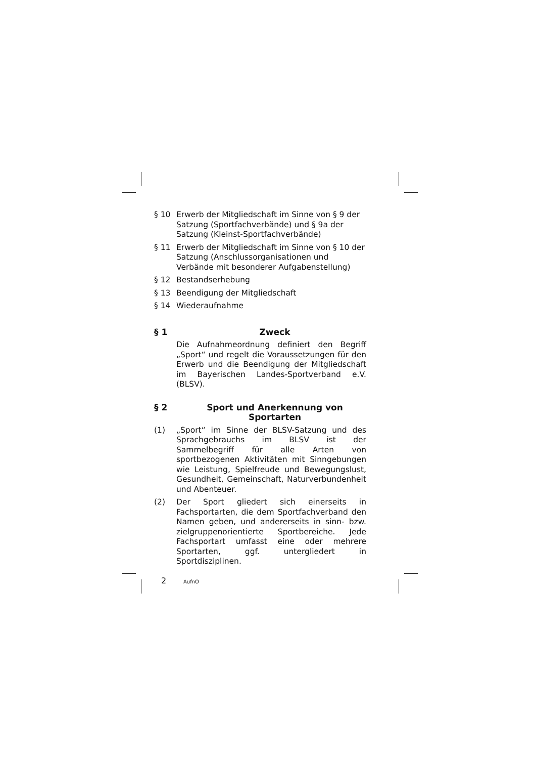§ 10 Erwerb der Mitgliedschaft im Sinne von § 9 der Satzung (Sportfachverbände) und § 9a der Satzung (Kleinst-Sportfachverbände)
§ 11 Erwerb der Mitgliedschaft im Sinne von § 10 der Satzung (Anschlussorganisationen und Verbände mit besonderer Aufgabenstellung)
§ 12 Bestandserhebung
§ 13 Beendigung der Mitgliedschaft
§ 14 Wiederaufnahme
§ 1 Zweck
Die Aufnahmeordnung definiert den Begriff „Sport“ und regelt die Voraussetzungen für den Erwerb und die Beendigung der Mitgliedschaft im Bayerischen Landes-Sportverband e.V. (BLSV).
§ 2 Sport und Anerkennung von Sportarten
(1) „Sport“ im Sinne der BLSV-Satzung und des Sprachgebrauchs im BLSV ist der Sammelbegriff für alle Arten von sportbezogenen Aktivitäten mit Sinngebungen wie Leistung, Spielfreude und Bewegungslust, Gesundheit, Gemeinschaft, Naturverbundenheit und Abenteuer.
(2) Der Sport gliedert sich einerseits in Fachsportarten, die dem Sportfachverband den Namen geben, und andererseits in sinn- bzw. zielgruppenorientierte Sportbereiche. Jede Fachsportart umfasst eine oder mehrere Sportarten, ggf. untergliedert in Sportdisziplinen.
2 AufnO